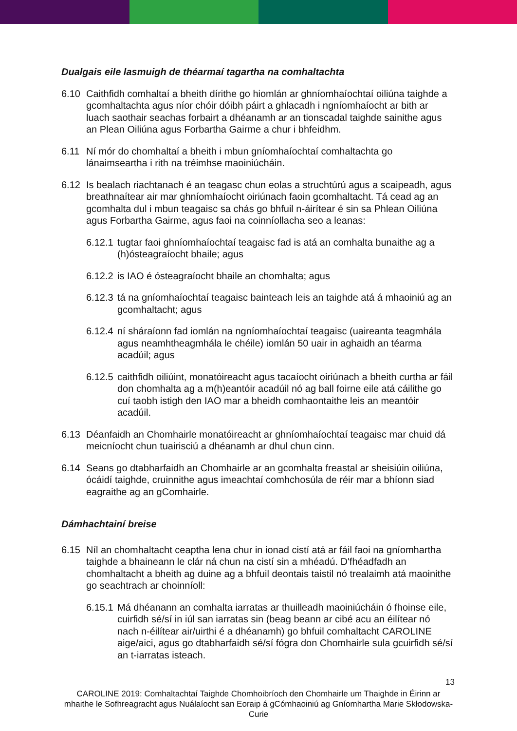Dualgais eile lasmuigh de théarmaí tagartha na comhaltachta
6.10 Caithfidh comhaltaí a bheith dírithe go hiomlán ar ghníomhaíochtaí oiliúna taighde a gcomhaltachta agus níor chóir dóibh páirt a ghlacadh i ngníomhaíocht ar bith ar luach saothair seachas forbairt a dhéanamh ar an tionscadal taighde sainithe agus an Plean Oiliúna agus Forbartha Gairme a chur i bhfeidhm.
6.11 Ní mór do chomhaltaí a bheith i mbun gníomhaíochtaí comhaltachta go lánaimseartha i rith na tréimhse maoiniúcháin.
6.12 Is bealach riachtanach é an teagasc chun eolas a struchtúrú agus a scaipeadh, agus breathnaítear air mar ghníomhaíocht oiriúnach faoin gcomhaltacht. Tá cead ag an gcomhalta dul i mbun teagaisc sa chás go bhfuil n-áirítear é sin sa Phlean Oiliúna agus Forbartha Gairme, agus faoi na coinníollacha seo a leanas:
6.12.1 tugtar faoi ghníomhaíochtaí teagaisc fad is atá an comhalta bunaithe ag a (h)ósteagraíocht bhaile; agus
6.12.2 is IAO é ósteagraíocht bhaile an chomhalta; agus
6.12.3 tá na gníomhaíochtaí teagaisc bainteach leis an taighde atá á mhaoiniú ag an gcomhaltacht; agus
6.12.4 ní sháraíonn fad iomlán na ngníomhaíochtaí teagaisc (uaireanta teagmhála agus neamhtheagmhála le chéile) iomlán 50 uair in aghaidh an téarma acadúil; agus
6.12.5 caithfidh oiliúint, monatóireacht agus tacaíocht oiriúnach a bheith curtha ar fáil don chomhalta ag a m(h)eantóir acadúil nó ag ball foirne eile atá cáilithe go cuí taobh istigh den IAO mar a bheidh comhaontaithe leis an meantóir acadúil.
6.13 Déanfaidh an Chomhairle monatóireacht ar ghníomhaíochtaí teagaisc mar chuid dá meicníocht chun tuairisciú a dhéanamh ar dhul chun cinn.
6.14 Seans go dtabharfaidh an Chomhairle ar an gcomhalta freastal ar sheisiúin oiliúna, ócáidí taighde, cruinnithe agus imeachtaí comhchosúla de réir mar a bhíonn siad eagraithe ag an gComhairle.
Dámhachtainí breise
6.15 Níl an chomhaltacht ceaptha lena chur in ionad cistí atá ar fáil faoi na gníomhartha taighde a bhaineann le clár ná chun na cistí sin a mhéadú. D'fhéadfadh an chomhaltacht a bheith ag duine ag a bhfuil deontais taistil nó trealaimh atá maoinithe go seachtrach ar choinníoll:
6.15.1 Má dhéanann an comhalta iarratas ar thuilleadh maoiniúcháin ó fhoinse eile, cuirfidh sé/sí in iúl san iarratas sin (beag beann ar cibé acu an éilítear nó nach n-éilítear air/uirthi é a dhéanamh) go bhfuil comhaltacht CAROLINE aige/aici, agus go dtabharfaidh sé/sí fógra don Chomhairle sula gcuirfidh sé/sí an t-iarratas isteach.
13
CAROLINE 2019: Comhaltachtaí Taighde Chomhoibríoch den Chomhairle um Thaighde in Éirinn ar mhaithe le Sofhreagracht agus Nuálaíocht san Eoraip á gCómhaoiniú ag Gníomhartha Marie Skłodowska-Curie